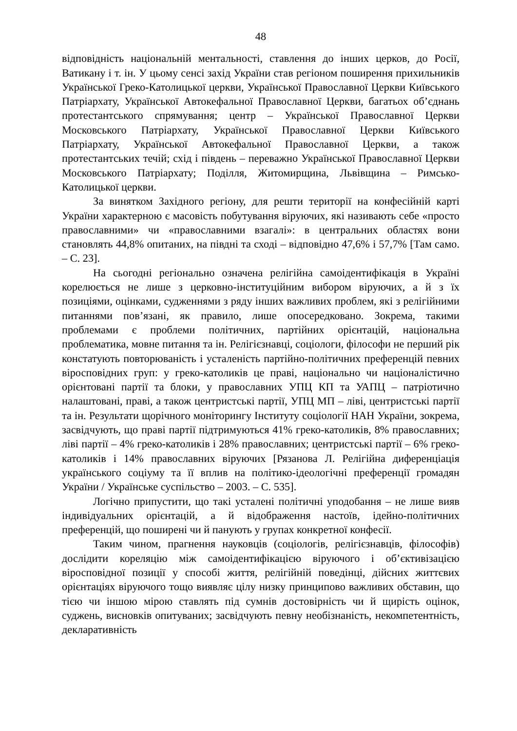48
відповідність національній ментальності, ставлення до інших церков, до Росії, Ватикану і т. ін. У цьому сенсі захід України став регіоном поширення прихильників Української Греко-Католицької церкви, Української Православної Церкви Київського Патріархату, Української Автокефальної Православної Церкви, багатьох об’єднань протестантського спрямування; центр – Української Православної Церкви Московського Патріархату, Української Православної Церкви Київського Патріархату, Української Автокефальної Православної Церкви, а також протестантських течій; схід і південь – переважно Української Православної Церкви Московського Патріархату; Поділля, Житомирщина, Львівщина – Римсько-Католицької церкви.
За винятком Західного регіону, для решти території на конфесійній карті України характерною є масовість побутування віруючих, які називають себе «просто православними» чи «православними взагалі»: в центральних областях вони становлять 44,8% опитаних, на півдні та сході – відповідно 47,6% і 57,7% [Там само. – С. 23].
На сьогодні регіонально означена релігійна самоідентифікація в Україні корелюється не лише з церковно-інституційним вибором віруючих, а й з їх позиціями, оцінками, судженнями з ряду інших важливих проблем, які з релігійними питаннями пов’язані, як правило, лише опосередковано. Зокрема, такими проблемами є проблеми політичних, партійних орієнтацій, національна проблематика, мовне питання та ін. Релігієзнавці, соціологи, філософи не перший рік констатують повторюваність і усталеність партійно-політичних преференцій певних віросповідних груп: у греко-католиків це праві, національно чи націоналістично орієнтовані партії та блоки, у православних УПЦ КП та УАПЦ – патріотично налаштовані, праві, а також центристські партії, УПЦ МП – ліві, центристські партії та ін. Результати щорічного моніторингу Інституту соціології НАН України, зокрема, засвідчують, що праві партії підтримуються 41% греко-католиків, 8% православних; ліві партії – 4% греко-католиків і 28% православних; центристські партії – 6% греко-католиків і 14% православних віруючих [Рязанова Л. Релігійна диференціація українського соціуму та її вплив на політико-ідеологічні преференції громадян України / Українське суспільство – 2003. – С. 535].
Логічно припустити, що такі усталені політичні уподобання – не лише вияв індивідуальних орієнтацій, а й відображення настоїв, ідейно-політичних преференцій, що поширені чи й панують у групах конкретної конфесії.
Таким чином, прагнення науковців (соціологів, релігієзнавців, філософів) дослідити кореляцію між самоідентифікацією віруючого і об’єктивізацією віросповідної позиції у способі життя, релігійній поведінці, дійсних життєвих орієнтаціях віруючого тощо виявляє цілу низку принципово важливих обставин, що тією чи іншою мірою ставлять під сумнів достовірність чи й щирість оцінок, суджень, висновків опитуваних; засвідчують певну необізнаність, некомпетентність, декларативність